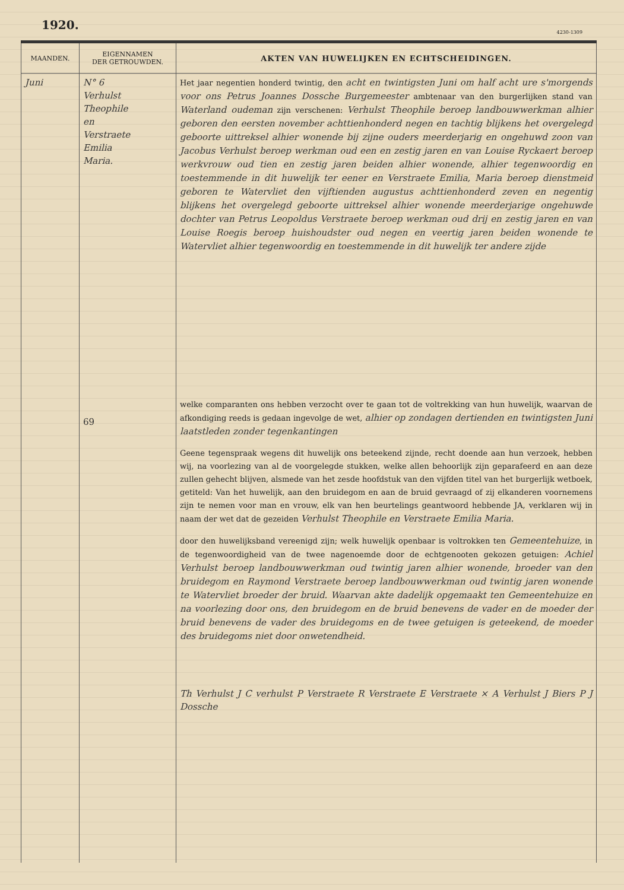1920.
4230-1309
| MAANDEN. | EIGENNAMEN DER GETROUWDEN. | AKTEN VAN HUWELIJKEN EN ECHTSCHEIDINGEN. |
| --- | --- | --- |
| Juni | N° 6 Verhulst Theophile en Verstraete Emilia Maria. 69 | Het jaar negentien honderd twintig, den acht en twintigsten Juni om half acht ure s'morgends voor ons Petrus Joannes Dossche Burgemeester ambtenaar van den burgerlijken stand van Waterland oudeman zijn verschenen: Verhulst Theophile beroep landbouwwerkman alhier geboren den eersten november achttienhonderd negen en tachtig blijkens het overgelegd geboorte uittreksel alhier wonende bij zijne ouders meerderjarig en ongehuwd zoon van Jacobus Verhulst beroep werkman oud een en zestig jaren en van Louise Ryckaert beroep werkvrouw oud tien en zestig jaren beiden alhier wonende, alhier tegenwoordig en toestemmende in dit huwelijk ter eener en Verstraete Emilia, Maria beroep dienstmeid geboren te Watervliet den vijftienden augustus achttienhonderd zeven en negentig blijkens het overgelegd geboorte uittreksel alhier wonende meerderjarige ongehuwde dochter van Petrus Leopoldus Verstraete beroep werkman oud drij en zestig jaren en van Louise Roegis beroep huishoudster oud negen en veertig jaren beiden wonende te Watervliet alhier tegenwoordig en toestemmende in dit huwelijk ter andere zijde welke comparanten ons hebben verzocht over te gaan tot de voltrekking van hun huwelijk, waarvan de afkondiging reeds is gedaan ingevolge de wet, alhier op zondagen dertienden en twintigsten Juni laatstleden zonder tegenkantingen Geene tegenspraak wegens dit huwelijk ons beteekend zijnde, recht doende aan hun verzoek, hebben wij, na voorlezing van al de voorgelegde stukken, welke allen behoorlijk zijn geparafeerd en aan deze zullen gehecht blijven, alsmede van het zesde hoofdstuk van den vijfden titel van het burgerlijk wetboek, getiteld: Van het huwelijk, aan den bruidegom en aan de bruid gevraagd of zij elkanderen voornemens zijn te nemen voor man en vrouw, elk van hen beurtelings geantwoord hebbende JA, verklaren wij in naam der wet dat de gezeiden Verhulst Theophile en Verstraete Emilia Maria. door den huwelijksband vereenigd zijn; welk huwelijk openbaar is voltrokken ten Gemeentehuize , in de tegenwoordigheid van de twee nagenoemde door de echtgenooten gekozen getuigen: Achiel Verhulst beroep landbouwwerkman oud twintig jaren alhier wonende, broeder van den bruidegom en Raymond Verstraete beroep landbouwwerkman oud twintig jaren wonende te Watervliet broeder der bruid. Waarvan akte dadelijk opgemaakt ten Gemeentehuize en na voorlezing door ons, den bruidegom en de bruid benevens de vader en de moeder der bruid benevens de vader des bruidegoms en de twee getuigen is geteekend, de moeder des bruidegoms niet door onwetendheid. Th Verhulst J C verhulst P Verstraete R Verstraete E Verstraete × A Verhulst J Biers P J Dossche |